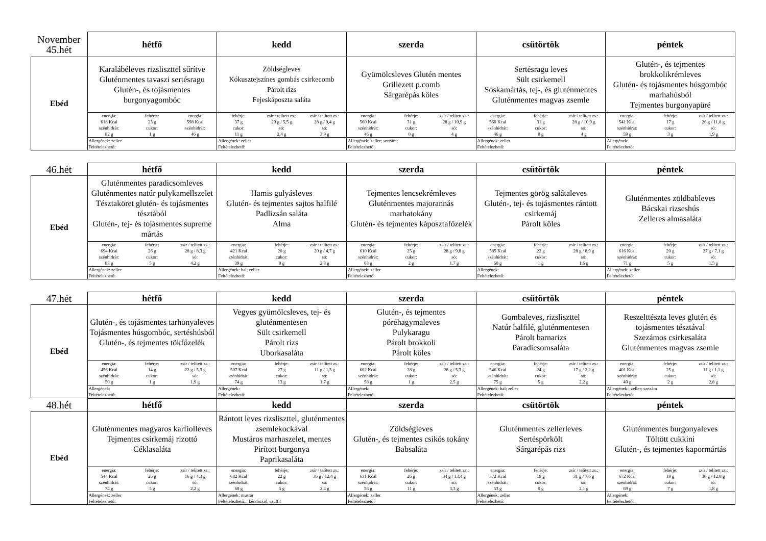| November 45.hét | hétfő | kedd | szerda | csütörtök | péntek |
| Ebéd | Karalábéleves rizsliszttel sűrítve Gluténmentes tavaszi sertésragu Glutén-, és tojásmentes burgonyagombóc | Zöldségleves Kókusztejszínes gombás csirkecomb Párolt rizs Fejeskáposzta saláta | Gyümölcsleves Glutén mentes Grillezett p.comb Sárgarépás köles | Sertésragu leves Sült csirkemell Sóskamártás, tej-, és gluténmentes Gluténmentes magvas zsemle | Glutén-, és tejmentes brokkolikrémleves Glutén- és tojásmentes húsgombóc marhahúsból Tejmentes burgonyapüré |
| | energia: fehérje: energia: 618 Kcal 23 g 598 Kcal szénhidrát: cukor: szénhidrát: 82 g 1 g 46 g | fehérje: zsír / telített zs.: zsír / telített zs.: 37 g 29 g / 5,5 g 28 g / 9,4 g cukor: só: só: 11 g 2,4 g 3,9 g | energia: fehérje: zsír / telített zs.: 560 Kcal 31 g 28 g / 10,9 g szénhidrát: cukor: só: 46 g 0 g 4 g | energia: fehérje: zsír / telített zs.: 560 Kcal 31 g 28 g / 10,9 g szénhidrát: cukor: só: 46 g 0 g 4 g | energia: fehérje: zsír / telített zs.: 541 Kcal 17 g 26 g / 11,8 g szénhidrát: cukor: só: 59 g 3 g 1,9 g |
| | Allergének: zeller Feltételezhető: | Allergének: zeller Feltételezhető: | Allergének: zeller; szezám; Feltételezhető: | Allergének: zeller Feltételezhető: | Allergének: Feltételezhető: |
| 46.hét | hétfő | kedd | szerda | csütörtök | péntek |
| Ebéd | Gluténmentes paradicsomleves Gluténmentes natúr pulykamellszelet Tésztaköret glutén- és tojásmentes tésztából Glutén-, tej- és tojásmentes supreme mártás | Hamis gulyásleves Glutén- és tejmentes sajtos halfilé Padlizsán saláta Alma | Tejmentes lencsekrémleves Gluténmentes majorannás marhatokány Glutén- és tejmentes káposztafőzelék | Tejmentes görög salátaleves Glutén-, tej- és tojásmentes rántott csirkemáj Párolt köles | Gluténmentes zöldbableves Bácskai rizseshús Zelleres almasaláta |
| | energia: fehérje: zsír / telített zs.: 694 Kcal 26 g 28 g / 8,3 g szénhidrát: cukor: só: 83 g 5 g 4,2 g | energia: fehérje: zsír / telített zs.: 421 Kcal 20 g 20 g / 4,7 g szénhidrát: cukor: só: 39 g 0 g 2,3 g | energia: fehérje: zsír / telített zs.: 610 Kcal 25 g 28 g / 9,8 g szénhidrát: cukor: só: 63 g 2 g 1,7 g | energia: fehérje: zsír / telített zs.: 585 Kcal 22 g 28 g / 8,9 g szénhidrát: cukor: só: 60 g 1 g 1,6 g | energia: fehérje: zsír / telített zs.: 616 Kcal 20 g 27 g / 7,1 g szénhidrát: cukor: só: 71 g 5 g 1,5 g |
| | Allergének: zeller Feltételezhető: | Allergének: hal; zeller Feltételezhető: | Allergének: zeller Feltételezhető: | Allergének: Feltételezhető: | Allergének: zeller Feltételezhető: |
| 47.hét | hétfő | kedd | szerda | csütörtök | péntek |
| Ebéd | Glutén-, és tojásmentes tarhonyaleves Tojásmentes húsgombóc, sertéshúsból Glutén-, és tejmentes tökfőzelék | Vegyes gyümölcsleves, tej- és gluténmentesen Sült csirkemell Párolt rizs Uborkasaláta | Glutén-, és tejmentes póréhagymaleves Pulykaragu Párolt brokkoli Párolt köles | Gombaleves, rizsliszttel Natúr halfilé, gluténmentesen Párolt barnarizs Paradicsomsaláta | Reszelttészta leves glutén és tojásmentes tésztával Szezámos csirkesaláta Gluténmentes magvas zsemle |
| | energia: fehérje: zsír / telített zs.: 456 Kcal 14 g 22 g / 5,3 g szénhidrát: cukor: só: 50 g 1 g 1,9 g | energia: fehérje: zsír / telített zs.: 507 Kcal 27 g 11 g / 1,3 g szénhidrát: cukor: só: 74 g 13 g 1,7 g | energia: fehérje: zsír / telített zs.: 602 Kcal 28 g 28 g / 5,3 g szénhidrát: cukor: só: 58 g 1 g 2,5 g | energia: fehérje: zsír / telített zs.: 546 Kcal 24 g 17 g / 2,2 g szénhidrát: cukor: só: 75 g 5 g 2,2 g | energia: fehérje: zsír / telített zs.: 401 Kcal 25 g 11 g / 1,1 g szénhidrát: cukor: só: 49 g 2 g 2,8 g |
| | Allergének: Feltételezhető: | Allergének: Feltételezhető: | Allergének: Feltételezhető: | Allergének: hal; zeller Feltételezhető: | Allergének:; zeller; szezám Feltételezhető: |
| 48.hét | hétfő | kedd | szerda | csütörtök | péntek |
| Ebéd | Gluténmentes magyaros karfiolleves Tejmentes csirkemáj rizottó Céklasaláta | Rántott leves rizsliszttel, gluténmentes zsemlekockával Mustáros marhaszelet, mentes Pirított burgonya Paprikasaláta | Zöldségleves Glutén-, és tejmentes csikós tokány Babsaláta | Gluténmentes zellerleves Sertéspörkölt Sárgarépás rizs | Gluténmentes burgonyaleves Töltött cukkini Glutén-, és tejmentes kapormártás |
| | energia: fehérje: zsír / telített zs.: 544 Kcal 26 g 16 g / 4,3 g szénhidrát: cukor: só: 74 g 5 g 2,2 g | energia: fehérje: zsír / telített zs.: 682 Kcal 22 g 36 g / 12,4 g szénhidrát: cukor: só: 68 g 5 g 2,4 g | energia: fehérje: zsír / telített zs.: 631 Kcal 26 g 34 g / 13,4 g szénhidrát: cukor: só: 56 g 11 g 3,3 g | energia: fehérje: zsír / telített zs.: 572 Kcal 19 g 31 g / 7,6 g szénhidrát: cukor: só: 53 g 0 g 2,1 g | energia: fehérje: zsír / telített zs.: 672 Kcal 19 g 36 g / 12,8 g szénhidrát: cukor: só: 69 g 7 g 1,8 g |
| | Allergének: zeller Feltételezhető: | Allergének: mustár Feltételezhető:,; kéndioxid, szulfit | Allergének: zeller Feltételezhető: | Allergének: zeller Feltételezhető: | Allergének: Feltételezhető: |